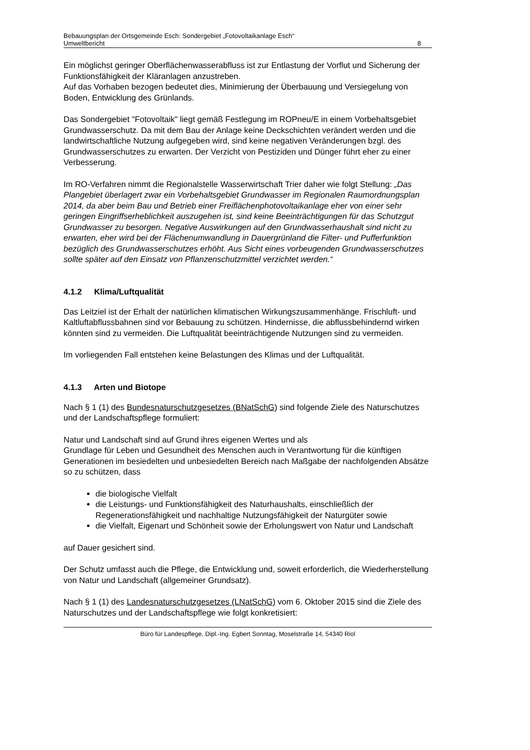Bebauungsplan der Ortsgemeinde Esch: Sondergebiet „Fotovoltaikanlage Esch“
Umweltbericht 8
Ein möglichst geringer Oberflächenwasserabfluss ist zur Entlastung der Vorflut und Sicherung der Funktionsfähigkeit der Kläranlagen anzustreben.
Auf das Vorhaben bezogen bedeutet dies, Minimierung der Überbauung und Versiegelung von Boden, Entwicklung des Grünlands.
Das Sondergebiet "Fotovoltaik" liegt gemäß Festlegung im ROPneu/E in einem Vorbehaltsgebiet Grundwasserschutz. Da mit dem Bau der Anlage keine Deckschichten verändert werden und die landwirtschaftliche Nutzung aufgegeben wird, sind keine negativen Veränderungen bzgl. des Grundwasserschutzes zu erwarten. Der Verzicht von Pestiziden und Dünger führt eher zu einer Verbesserung.
Im RO-Verfahren nimmt die Regionalstelle Wasserwirtschaft Trier daher wie folgt Stellung: „Das Plangebiet überlagert zwar ein Vorbehaltsgebiet Grundwasser im Regionalen Raumordnungsplan 2014, da aber beim Bau und Betrieb einer Freiflächenphotovoltaikanlage eher von einer sehr geringen Eingriffserheblichkeit auszugehen ist, sind keine Beeinträchtigungen für das Schutzgut Grundwasser zu besorgen. Negative Auswirkungen auf den Grundwasserhaushalt sind nicht zu erwarten, eher wird bei der Flächenumwandlung in Dauergrünland die Filter- und Pufferfunktion bezüglich des Grundwasserschutzes erhöht. Aus Sicht eines vorbeugenden Grundwasserschutzes sollte später auf den Einsatz von Pflanzenschutzmittel verzichtet werden.“
4.1.2 Klima/Luftqualität
Das Leitziel ist der Erhalt der natürlichen klimatischen Wirkungszusammenhänge. Frischluft- und Kaltluftabflussbahnen sind vor Bebauung zu schützen. Hindernisse, die abflussbehindernd wirken könnten sind zu vermeiden. Die Luftqualität beeinträchtigende Nutzungen sind zu vermeiden.
Im vorliegenden Fall entstehen keine Belastungen des Klimas und der Luftqualität.
4.1.3 Arten und Biotope
Nach § 1 (1) des Bundesnaturschutzgesetzes (BNatSchG) sind folgende Ziele des Naturschutzes und der Landschaftspflege formuliert:
Natur und Landschaft sind auf Grund ihres eigenen Wertes und als
Grundlage für Leben und Gesundheit des Menschen auch in Verantwortung für die künftigen Generationen im besiedelten und unbesiedelten Bereich nach Maßgabe der nachfolgenden Absätze so zu schützen, dass
die biologische Vielfalt
die Leistungs- und Funktionsfähigkeit des Naturhaushalts, einschließlich der Regenerationsfähigkeit und nachhaltige Nutzungsfähigkeit der Naturgüter sowie
die Vielfalt, Eigenart und Schönheit sowie der Erholungswert von Natur und Landschaft
auf Dauer gesichert sind.
Der Schutz umfasst auch die Pflege, die Entwicklung und, soweit erforderlich, die Wiederherstellung von Natur und Landschaft (allgemeiner Grundsatz).
Nach § 1 (1) des Landesnaturschutzgesetzes (LNatSchG) vom 6. Oktober 2015 sind die Ziele des Naturschutzes und der Landschaftspflege wie folgt konkretisiert:
Büro für Landespflege, Dipl.-Ing. Egbert Sonntag, Moselstraße 14, 54340 Riol